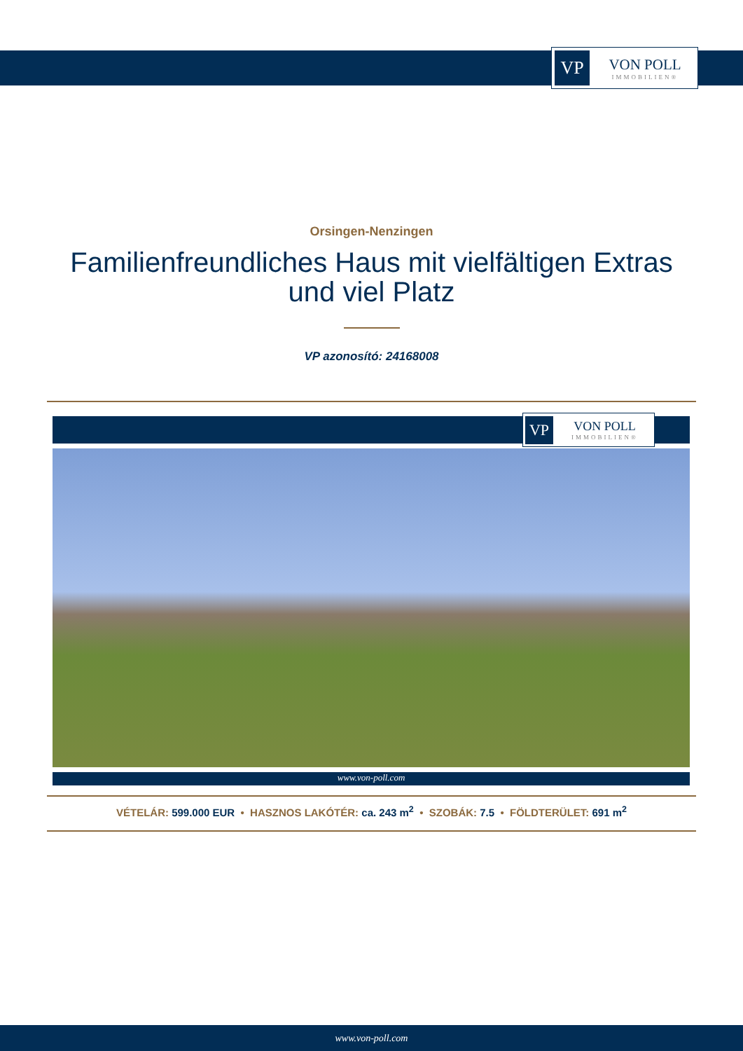VP
VON POLL
IMMOBILIEN®
Orsingen-Nenzingen
Familienfreundliches Haus mit vielfältigen Extras und viel Platz
VP azonosító: 24168008
VP
VON POLL
IMMOBILIEN®
www.von-poll.com
VÉTELÁR: 599.000 EUR • HASZNOS LAKÓTÉR: ca. 243 m<sup>2</sup> • SZOBÁK: 7.5 • FÖLDTERÜLET: 691 m<sup>2</sup>
www.von-poll.com